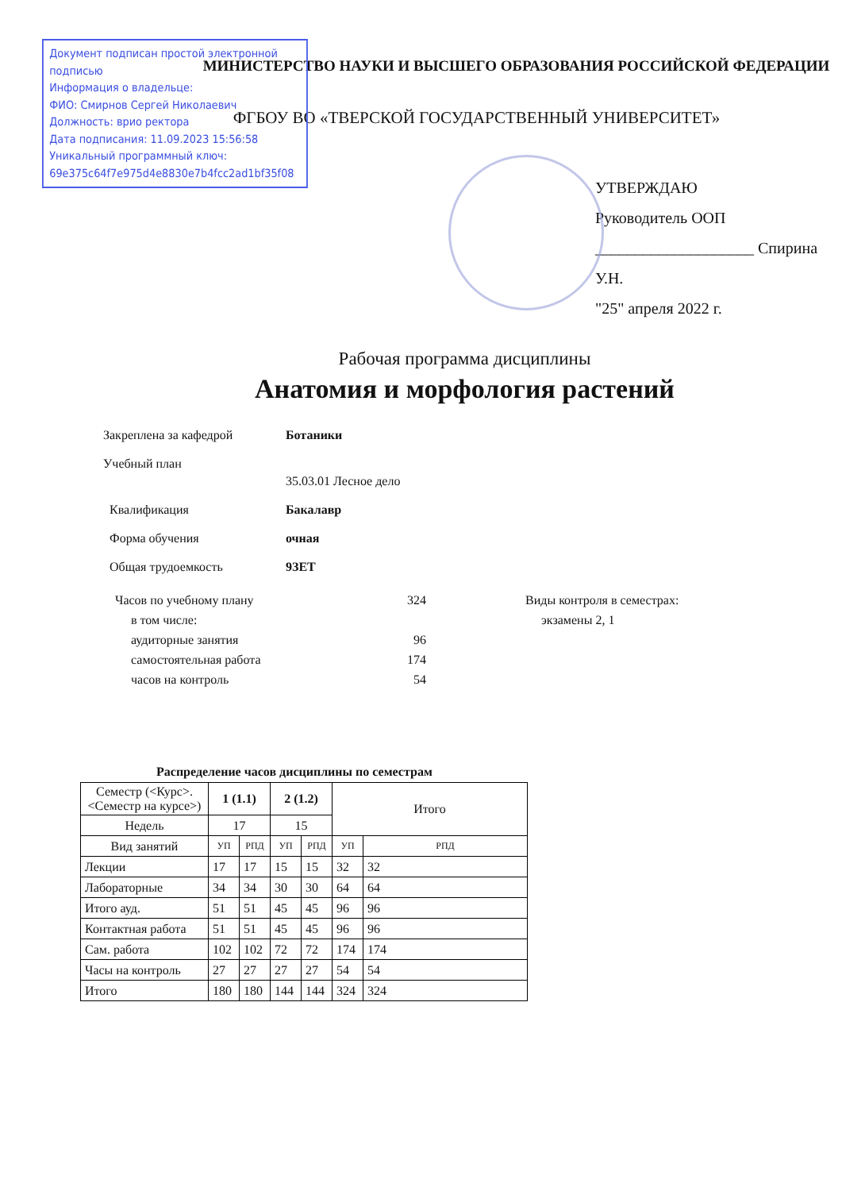Документ подписан простой электронной подписью
Информация о владельце:
ФИО: Смирнов Сергей Николаевич
Должность: врио ректора
Дата подписания: 11.09.2023 15:56:58
Уникальный программный ключ:
69e375c64f7e975d4e8830e7b4fcc2ad1bf35f08
МИНИСТЕРСТВО НАУКИ И ВЫСШЕГО ОБРАЗОВАНИЯ РОССИЙСКОЙ ФЕДЕРАЦИИ
ФГБОУ ВО «ТВЕРСКОЙ ГОСУДАРСТВЕННЫЙ УНИВЕРСИТЕТ»
УТВЕРЖДАЮ
Руководитель ООП
____________________ Спирина У.Н.
"25" апреля 2022 г.
Рабочая программа дисциплины
Анатомия и морфология растений
Закреплена за кафедрой Ботаники
Учебный план
35.03.01 Лесное дело
Квалификация Бакалавр
Форма обучения очная
Общая трудоемкость 9ЗЕТ
Часов по учебному плану
в том числе:
аудиторные занятия
самостоятельная работа
часов на контроль
324
96
174
54
Виды контроля в семестрах:
экзамены 2, 1
Распределение часов дисциплины по семестрам
| Семестр (<Курс>.<Семестр на курсе>) | 1 (1.1) | | 2 (1.2) | | Итого | |
| Недель | 17 | | 15 | | | |
| Вид занятий | УП | РПД | УП | РПД | УП | РПД |
| Лекции | 17 | 17 | 15 | 15 | 32 | 32 |
| Лабораторные | 34 | 34 | 30 | 30 | 64 | 64 |
| Итого ауд. | 51 | 51 | 45 | 45 | 96 | 96 |
| Контактная работа | 51 | 51 | 45 | 45 | 96 | 96 |
| Сам. работа | 102 | 102 | 72 | 72 | 174 | 174 |
| Часы на контроль | 27 | 27 | 27 | 27 | 54 | 54 |
| Итого | 180 | 180 | 144 | 144 | 324 | 324 |